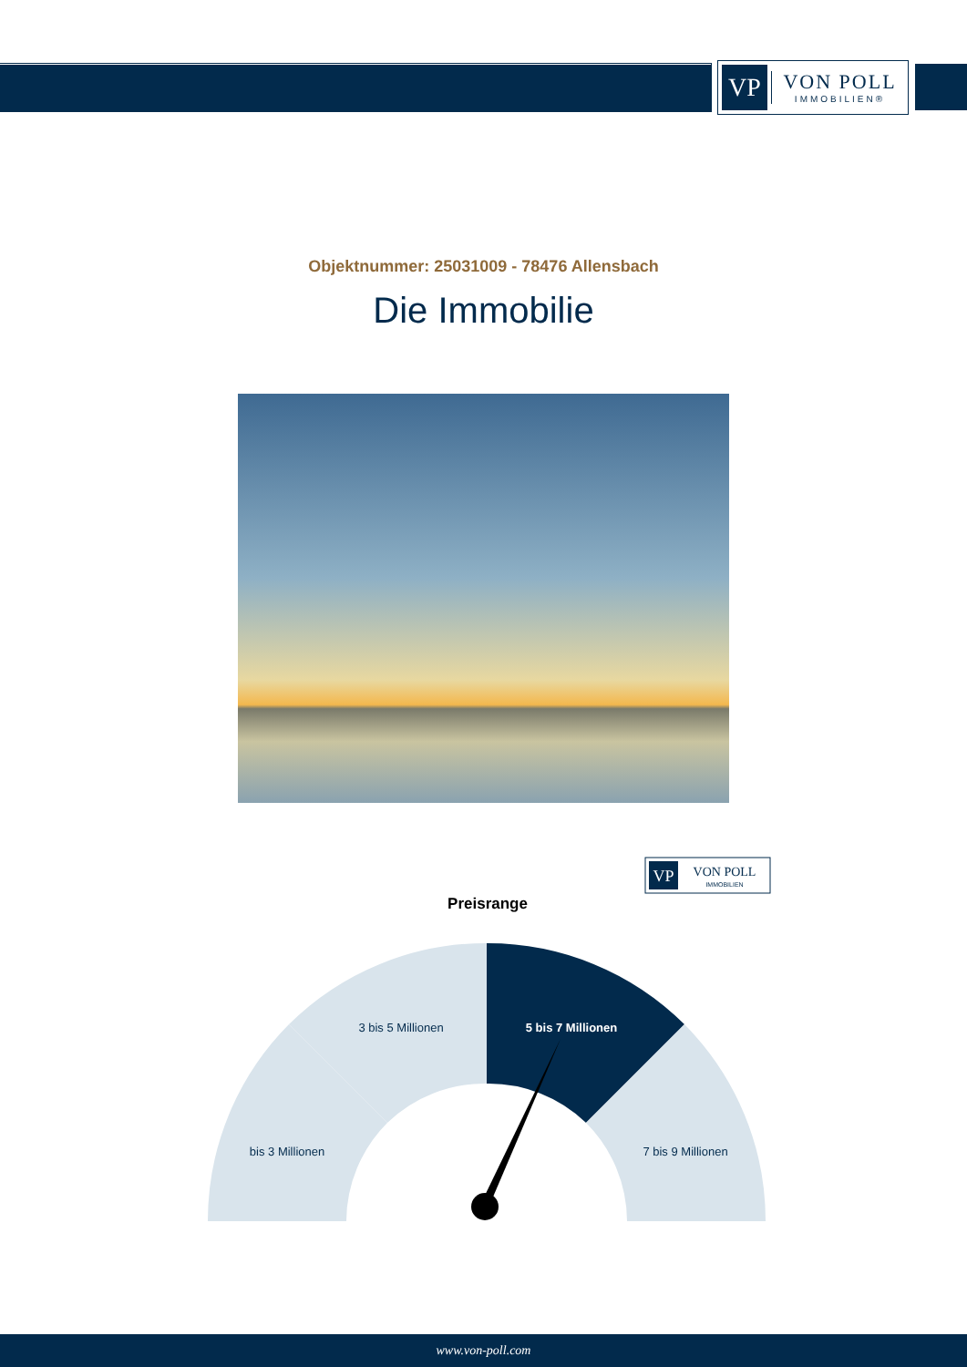VP
VON POLL
IMMOBILIEN®
Objektnummer: 25031009 - 78476 Allensbach
Die Immobilie
VP
VON POLL
IMMOBILIEN
Preisrange
3 bis 5 Millionen
5 bis 7 Millionen
bis 3 Millionen
7 bis 9 Millionen
www.von-poll.com